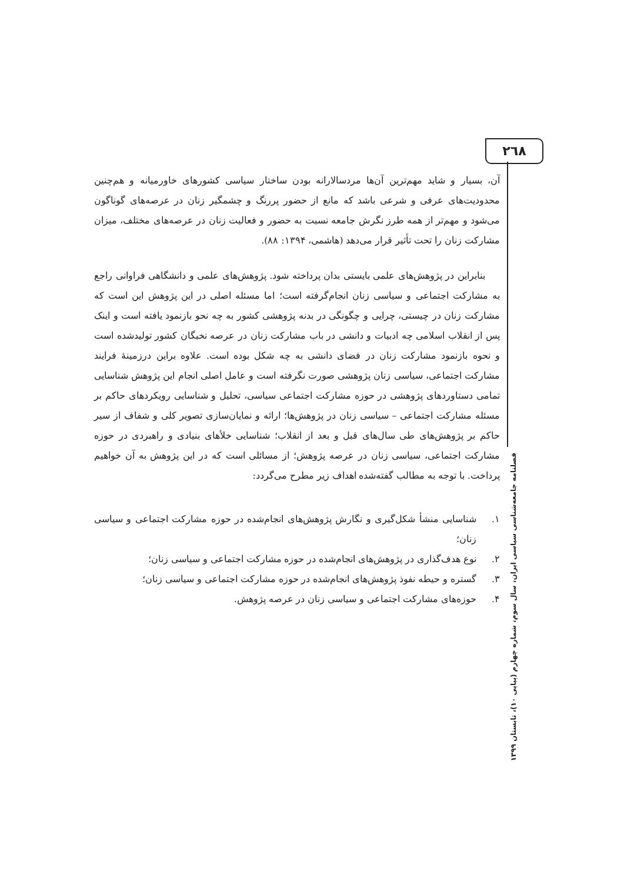۲٦۸
آن، بسیار و شاید مهم‌ترین آن‌ها مردسالارانه بودن ساختار سیاسی کشورهای خاورمیانه و هم‌چنین محدودیت‌های عرفی و شرعی باشد که مانع از حضور پررنگ و چشمگیر زنان در عرصه‌های گوناگون می‌شود و مهم‌تر از همه طرز نگرش جامعه نسبت به حضور و فعالیت زنان در عرصه‌های مختلف، میزان مشارکت زنان را تحت تأثیر قرار می‌دهد (هاشمی، ۱۳۹۴: ۸۸).
بنابراین در پژوهش‌های علمی بایستی بدان پرداخته شود. پژوهش‌های علمی و دانشگاهی فراوانی راجع به مشارکت اجتماعی و سیاسی زنان انجام‌گرفته است؛ اما مسئله اصلی در این پژوهش این است که مشارکت زنان در چیستی، چرایی و چگونگی در بدنه پژوهشی کشور به چه نحو بازنمود یافته است و اینک پس از انقلاب اسلامی چه ادبیات و دانشی در باب مشارکت زنان در عرصه نخبگان کشور تولیدشده است و نحوه بازنمود مشارکت زنان در فضای دانشی به چه شکل بوده است. علاوه براین درزمینهٔ فرایند مشارکت اجتماعی، سیاسی زنان پژوهشی صورت نگرفته است و عامل اصلی انجام این پژوهش شناسایی تمامی دستاوردهای پژوهشی در حوزه مشارکت اجتماعی سیاسی، تحلیل و شناسایی رویکردهای حاکم بر مسئله مشارکت اجتماعی – سیاسی زنان در پژوهش‌ها؛ ارائه و نمایان‌سازی تصویر کلی و شفاف از سیر حاکم بر پژوهش‌های طی سال‌های قبل و بعد از انقلاب؛ شناسایی خلأهای بنیادی و راهبردی در حوزه مشارکت اجتماعی، سیاسی زنان در عرصه پژوهش؛ از مسائلی است که در این پژوهش به آن خواهیم پرداخت. با توجه به مطالب گفته‌شده اهداف زیر مطرح می‌گردد:
۱. شناسایی منشأ شکل‌گیری و نگارش پژوهش‌های انجام‌شده در حوزه مشارکت اجتماعی و سیاسی زنان؛
۲. نوع هدف‌گذاری در پژوهش‌های انجام‌شده در حوزه مشارکت اجتماعی و سیاسی زنان؛
۳. گستره و حیطه نفوذ پژوهش‌های انجام‌شده در حوزه مشارکت اجتماعی و سیاسی زنان؛
۴. حوزه‌های مشارکت اجتماعی و سیاسی زنان در عرصه پژوهش.
فصلنامه جامعه‌شناسی سیاسی ایران، سال سوم، شماره چهارم (پیاپی ۱۰)، تابستان ۱۳۹۹